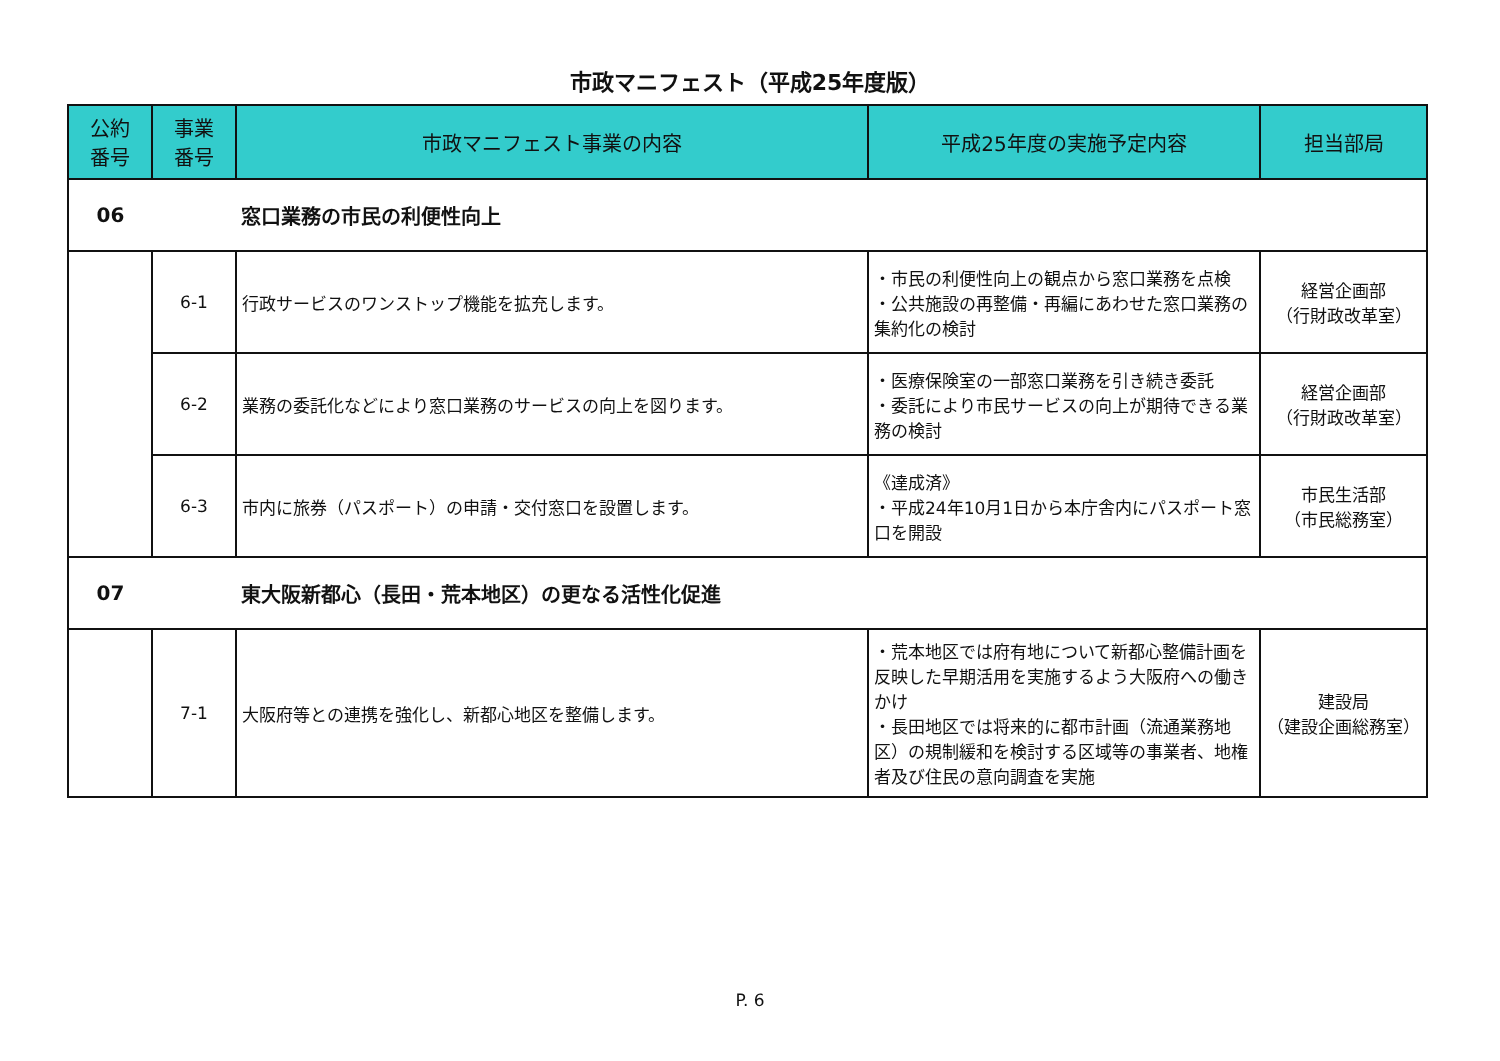市政マニフェスト（平成25年度版）
| 公約 番号 | 事業 番号 | 市政マニフェスト事業の内容 | 平成25年度の実施予定内容 | 担当部局 |
| --- | --- | --- | --- | --- |
| 06 | | 窓口業務の市民の利便性向上 | | |
| | 6-1 | 行政サービスのワンストップ機能を拡充します。 | ・市民の利便性向上の観点から窓口業務を点検 ・公共施設の再整備・再編にあわせた窓口業務の集約化の検討 | 経営企画部 （行財政改革室） |
| | 6-2 | 業務の委託化などにより窓口業務のサービスの向上を図ります。 | ・医療保険室の一部窓口業務を引き続き委託 ・委託により市民サービスの向上が期待できる業務の検討 | 経営企画部 （行財政改革室） |
| | 6-3 | 市内に旅券（パスポート）の申請・交付窓口を設置します。 | 《達成済》 ・平成24年10月1日から本庁舎内にパスポート窓口を開設 | 市民生活部 （市民総務室） |
| 07 | | 東大阪新都心（長田・荒本地区）の更なる活性化促進 | | |
| | 7-1 | 大阪府等との連携を強化し、新都心地区を整備します。 | ・荒本地区では府有地について新都心整備計画を反映した早期活用を実施するよう大阪府への働きかけ ・長田地区では将来的に都市計画（流通業務地区）の規制緩和を検討する区域等の事業者、地権者及び住民の意向調査を実施 | 建設局 （建設企画総務室） |
P. 6